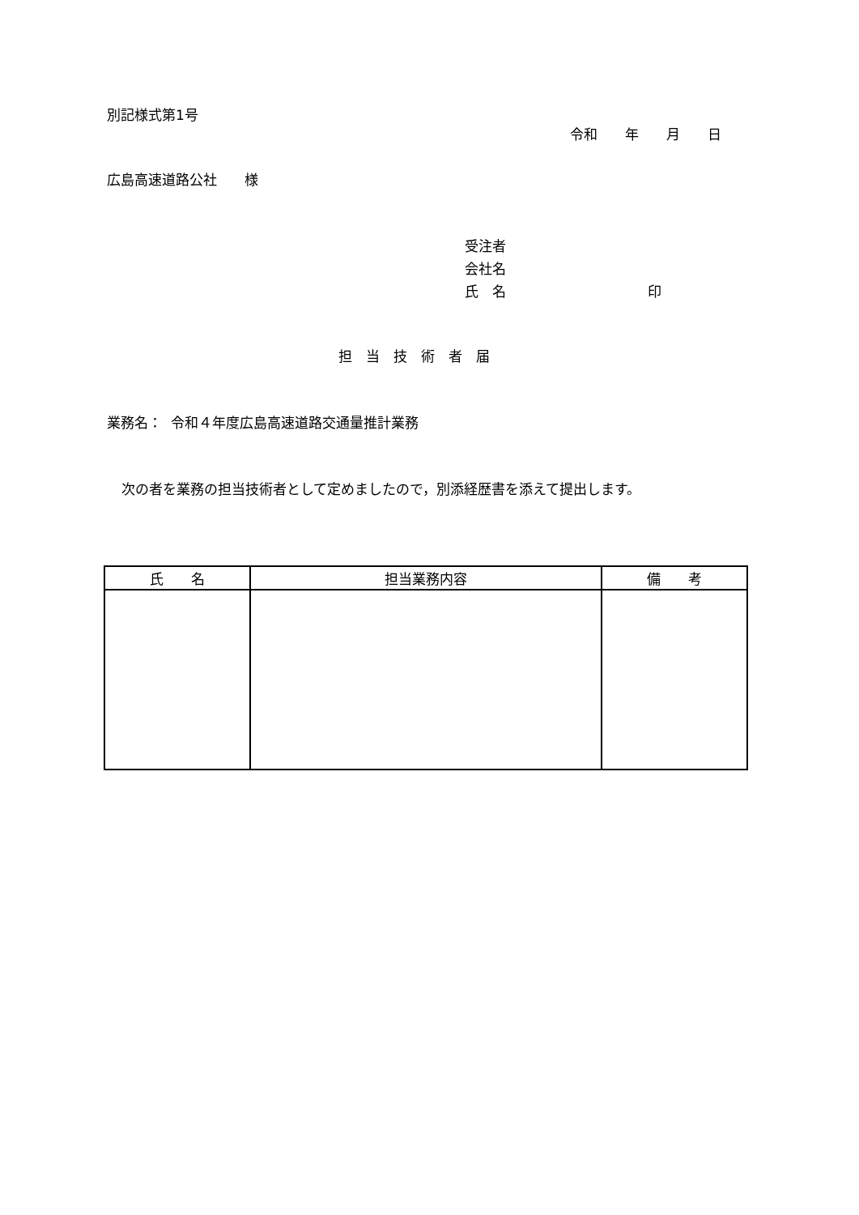別記様式第1号
令和　　年　　月　　日
広島高速道路公社　　様
受注者
会社名
氏　名　　　　　　　　　　 印
担　当　技　術　者　届
業務名： 令和４年度広島高速道路交通量推計業務
次の者を業務の担当技術者として定めましたので，別添経歴書を添えて提出します。
| 氏 名 | 担当業務内容 | 備 考 |
| --- | --- | --- |